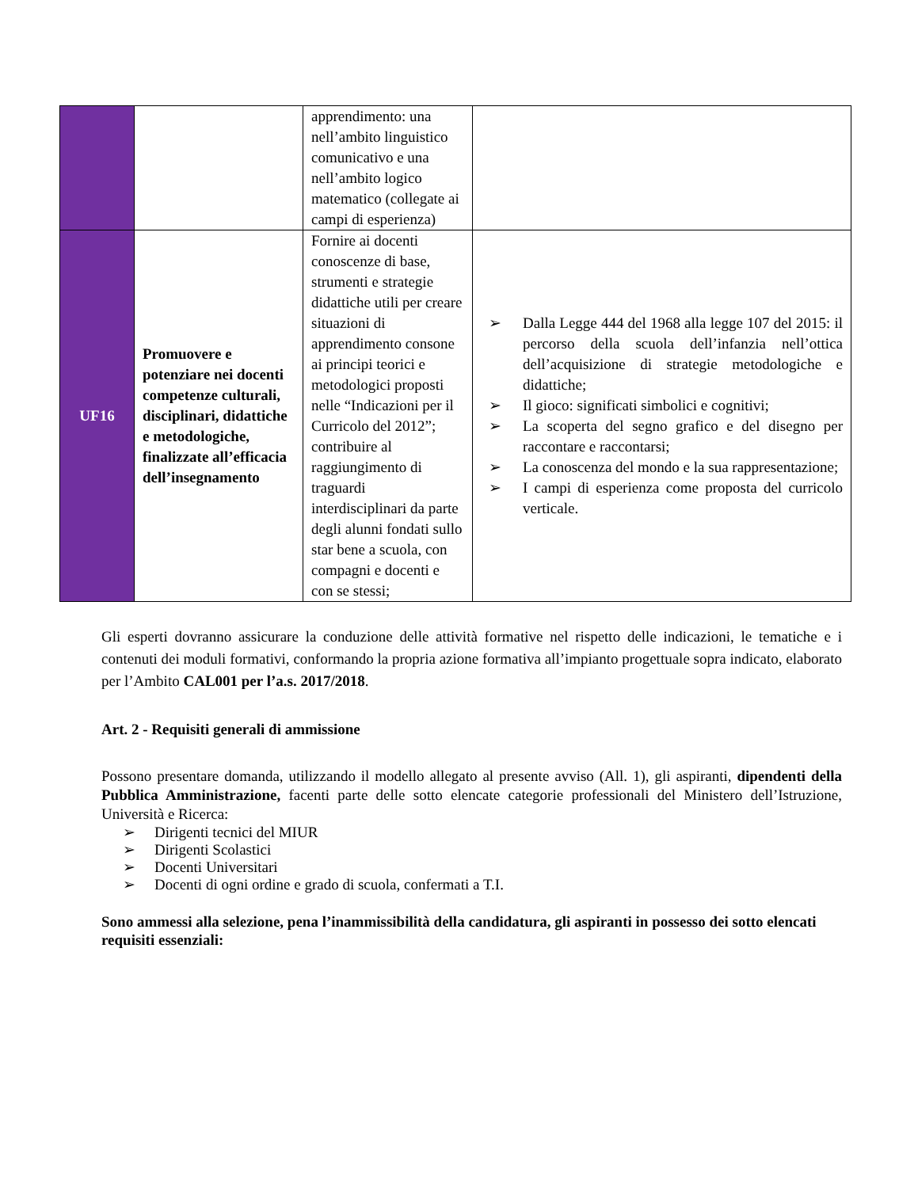| | | apprendimento: una nell’ambito linguistico comunicativo e una nell’ambito logico matematico (collegate ai campi di esperienza) | |
| UF16 | Promuovere e potenziare nei docenti competenze culturali, disciplinari, didattiche e metodologiche, finalizzate all’efficacia dell’insegnamento | Fornire ai docenti conoscenze di base, strumenti e strategie didattiche utili per creare situazioni di apprendimento consone ai principi teorici e metodologici proposti nelle “Indicazioni per il Curricolo del 2012”; contribuire al raggiungimento di traguardi interdisciplinari da parte degli alunni fondati sullo star bene a scuola, con compagni e docenti e con se stessi; | ➢ Dalla Legge 444 del 1968 alla legge 107 del 2015: il percorso della scuola dell’infanzia nell’ottica dell’acquisizione di strategie metodologiche e didattiche; ➢ Il gioco: significati simbolici e cognitivi; ➢ La scoperta del segno grafico e del disegno per raccontare e raccontarsi; ➢ La conoscenza del mondo e la sua rappresentazione; ➢ I campi di esperienza come proposta del curricolo verticale. |
Gli esperti dovranno assicurare la conduzione delle attività formative nel rispetto delle indicazioni, le tematiche e i contenuti dei moduli formativi, conformando la propria azione formativa all’impianto progettuale sopra indicato, elaborato per l’Ambito CAL001 per l’a.s. 2017/2018.
Art. 2 - Requisiti generali di ammissione
Possono presentare domanda, utilizzando il modello allegato al presente avviso (All. 1), gli aspiranti, dipendenti della Pubblica Amministrazione, facenti parte delle sotto elencate categorie professionali del Ministero dell’Istruzione, Università e Ricerca:
➢ Dirigenti tecnici del MIUR
➢ Dirigenti Scolastici
➢ Docenti Universitari
➢ Docenti di ogni ordine e grado di scuola, confermati a T.I.
Sono ammessi alla selezione, pena l’inammissibilità della candidatura, gli aspiranti in possesso dei sotto elencati requisiti essenziali: